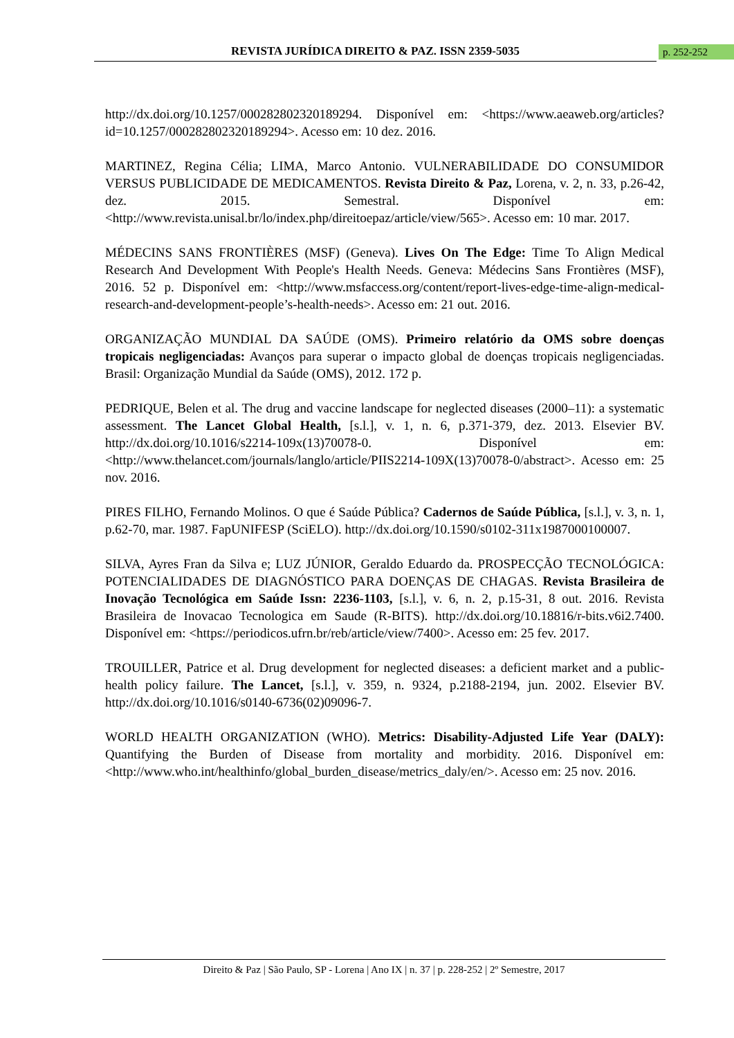REVISTA JURÍDICA DIREITO & PAZ. ISSN 2359-5035 p. 252-252
http://dx.doi.org/10.1257/000282802320189294. Disponível em: <https://www.aeaweb.org/articles?id=10.1257/000282802320189294>. Acesso em: 10 dez. 2016.
MARTINEZ, Regina Célia; LIMA, Marco Antonio. VULNERABILIDADE DO CONSUMIDOR VERSUS PUBLICIDADE DE MEDICAMENTOS. Revista Direito & Paz, Lorena, v. 2, n. 33, p.26-42, dez. 2015. Semestral. Disponível em: <http://www.revista.unisal.br/lo/index.php/direitoepaz/article/view/565>. Acesso em: 10 mar. 2017.
MÉDECINS SANS FRONTIÈRES (MSF) (Geneva). Lives On The Edge: Time To Align Medical Research And Development With People's Health Needs. Geneva: Médecins Sans Frontières (MSF), 2016. 52 p. Disponível em: <http://www.msfaccess.org/content/report-lives-edge-time-align-medical-research-and-development-people’s-health-needs>. Acesso em: 21 out. 2016.
ORGANIZAÇÃO MUNDIAL DA SAÚDE (OMS). Primeiro relatório da OMS sobre doenças tropicais negligenciadas: Avanços para superar o impacto global de doenças tropicais negligenciadas. Brasil: Organização Mundial da Saúde (OMS), 2012. 172 p.
PEDRIQUE, Belen et al. The drug and vaccine landscape for neglected diseases (2000–11): a systematic assessment. The Lancet Global Health, [s.l.], v. 1, n. 6, p.371-379, dez. 2013. Elsevier BV. http://dx.doi.org/10.1016/s2214-109x(13)70078-0. Disponível em: <http://www.thelancet.com/journals/langlo/article/PIIS2214-109X(13)70078-0/abstract>. Acesso em: 25 nov. 2016.
PIRES FILHO, Fernando Molinos. O que é Saúde Pública? Cadernos de Saúde Pública, [s.l.], v. 3, n. 1, p.62-70, mar. 1987. FapUNIFESP (SciELO). http://dx.doi.org/10.1590/s0102-311x1987000100007.
SILVA, Ayres Fran da Silva e; LUZ JÚNIOR, Geraldo Eduardo da. PROSPECÇÃO TECNOLÓGICA: POTENCIALIDADES DE DIAGNÓSTICO PARA DOENÇAS DE CHAGAS. Revista Brasileira de Inovação Tecnológica em Saúde Issn: 2236-1103, [s.l.], v. 6, n. 2, p.15-31, 8 out. 2016. Revista Brasileira de Inovacao Tecnologica em Saude (R-BITS). http://dx.doi.org/10.18816/r-bits.v6i2.7400. Disponível em: <https://periodicos.ufrn.br/reb/article/view/7400>. Acesso em: 25 fev. 2017.
TROUILLER, Patrice et al. Drug development for neglected diseases: a deficient market and a public-health policy failure. The Lancet, [s.l.], v. 359, n. 9324, p.2188-2194, jun. 2002. Elsevier BV. http://dx.doi.org/10.1016/s0140-6736(02)09096-7.
WORLD HEALTH ORGANIZATION (WHO). Metrics: Disability-Adjusted Life Year (DALY): Quantifying the Burden of Disease from mortality and morbidity. 2016. Disponível em: <http://www.who.int/healthinfo/global_burden_disease/metrics_daly/en/>. Acesso em: 25 nov. 2016.
Direito & Paz | São Paulo, SP - Lorena | Ano IX | n. 37 | p. 228-252 | 2º Semestre, 2017